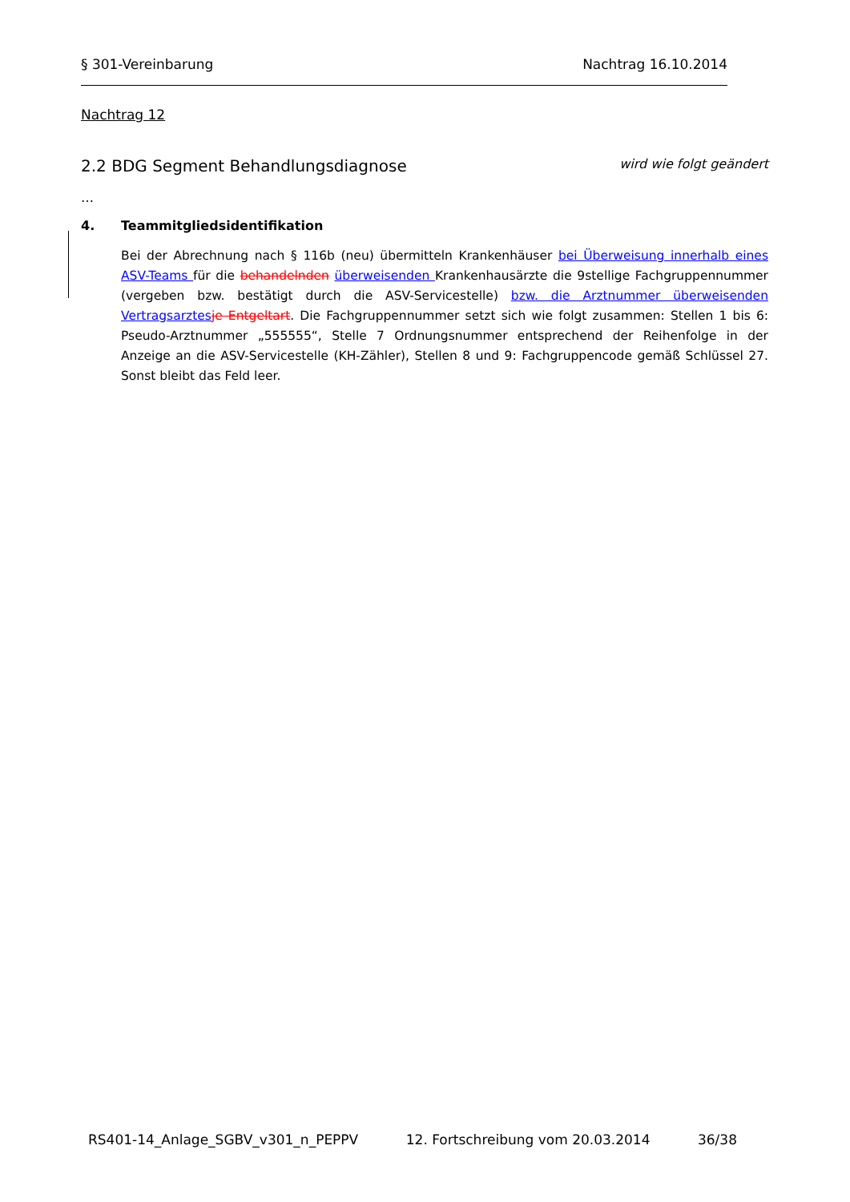§ 301-Vereinbarung Nachtrag 16.10.2014
Nachtrag 12
2.2 BDG Segment Behandlungsdiagnose wird wie folgt geändert
…
4. Teammitgliedsidentifikation
Bei der Abrechnung nach § 116b (neu) übermitteln Krankenhäuser bei Überweisung innerhalb eines ASV-Teams für die behandelnden überweisenden Krankenhausärzte die 9stellige Fachgruppennummer (vergeben bzw. bestätigt durch die ASV-Servicestelle) bzw. die Arztnummer überweisenden Vertragsarztes je Entgeltart. Die Fachgruppennummer setzt sich wie folgt zusammen: Stellen 1 bis 6: Pseudo-Arztnummer „555555“, Stelle 7 Ordnungsnummer entsprechend der Reihenfolge in der Anzeige an die ASV-Servicestelle (KH-Zähler), Stellen 8 und 9: Fachgruppencode gemäß Schlüssel 27. Sonst bleibt das Feld leer.
RS401-14_Anlage_SGBV_v301_n_PEPPV 12. Fortschreibung vom 20.03.2014 36/38